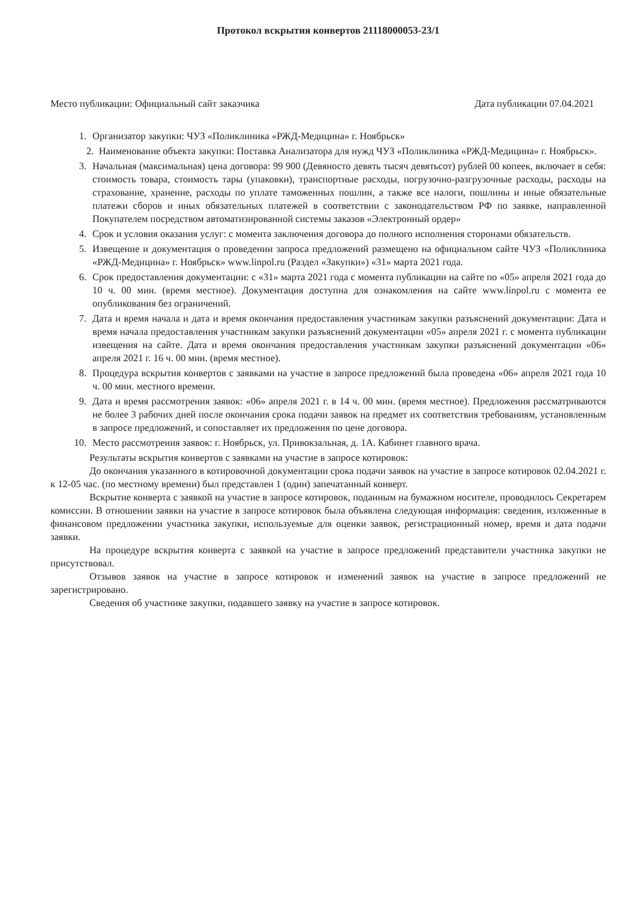Протокол вскрытия конвертов 21118000053-23/1
Место публикации: Официальный сайт заказчика Дата публикации 07.04.2021
1. Организатор закупки: ЧУЗ «Поликлиника «РЖД-Медицина» г. Ноябрьск»
2. Наименование объекта закупки: Поставка Анализатора для нужд ЧУЗ «Поликлиника «РЖД-Медицина» г. Ноябрьск».
3. Начальная (максимальная) цена договора: 99 900 (Девяносто девять тысяч девятьсот) рублей 00 копеек, включает в себя: стоимость товара, стоимость тары (упаковки), транспортные расходы, погрузочно-разгрузочные расходы, расходы на страхование, хранение, расходы по уплате таможенных пошлин, а также все налоги, пошлины и иные обязательные платежи сборов и иных обязательных платежей в соответствии с законодательством РФ по заявке, направленной Покупателем посредством автоматизированной системы заказов «Электронный ордер»
4. Срок и условия оказания услуг: с момента заключения договора до полного исполнения сторонами обязательств.
5. Извещение и документация о проведении запроса предложений размещено на официальном сайте ЧУЗ «Поликлиника «РЖД-Медицина» г. Ноябрьск» www.linpol.ru (Раздел «Закупки») «31» марта 2021 года.
6. Срок предоставления документации: с «31» марта 2021 года с момента публикации на сайте по «05» апреля 2021 года до 10 ч. 00 мин. (время местное). Документация доступна для ознакомления на сайте www.linpol.ru с момента ее опубликования без ограничений.
7. Дата и время начала и дата и время окончания предоставления участникам закупки разъяснений документации: Дата и время начала предоставления участникам закупки разъяснений документации «05» апреля 2021 г. с момента публикации извещения на сайте. Дата и время окончания предоставления участникам закупки разъяснений документации «06» апреля 2021 г. 16 ч. 00 мин. (время местное).
8. Процедура вскрытия конвертов с заявками на участие в запросе предложений была проведена «06» апреля 2021 года 10 ч. 00 мин. местного времени.
9. Дата и время рассмотрения заявок: «06» апреля 2021 г. в 14 ч. 00 мин. (время местное). Предложения рассматриваются не более 3 рабочих дней после окончания срока подачи заявок на предмет их соответствия требованиям, установленным в запросе предложений, и сопоставляет их предложения по цене договора.
10. Место рассмотрения заявок: г. Ноябрьск, ул. Привокзальная, д. 1А. Кабинет главного врача.
Результаты вскрытия конвертов с заявками на участие в запросе котировок:
До окончания указанного в котировочной документации срока подачи заявок на участие в запросе котировок 02.04.2021 г. к 12-05 час. (по местному времени) был представлен 1 (один) запечатанный конверт.
Вскрытие конверта с заявкой на участие в запросе котировок, поданным на бумажном носителе, проводилось Секретарем комиссии. В отношении заявки на участие в запросе котировок была объявлена следующая информация: сведения, изложенные в финансовом предложении участника закупки, используемые для оценки заявок, регистрационный номер, время и дата подачи заявки.
На процедуре вскрытия конверта с заявкой на участие в запросе предложений представители участника закупки не присутствовал.
Отзывов заявок на участие в запросе котировок и изменений заявок на участие в запросе предложений не зарегистрировано.
Сведения об участнике закупки, подавшего заявку на участие в запросе котировок.